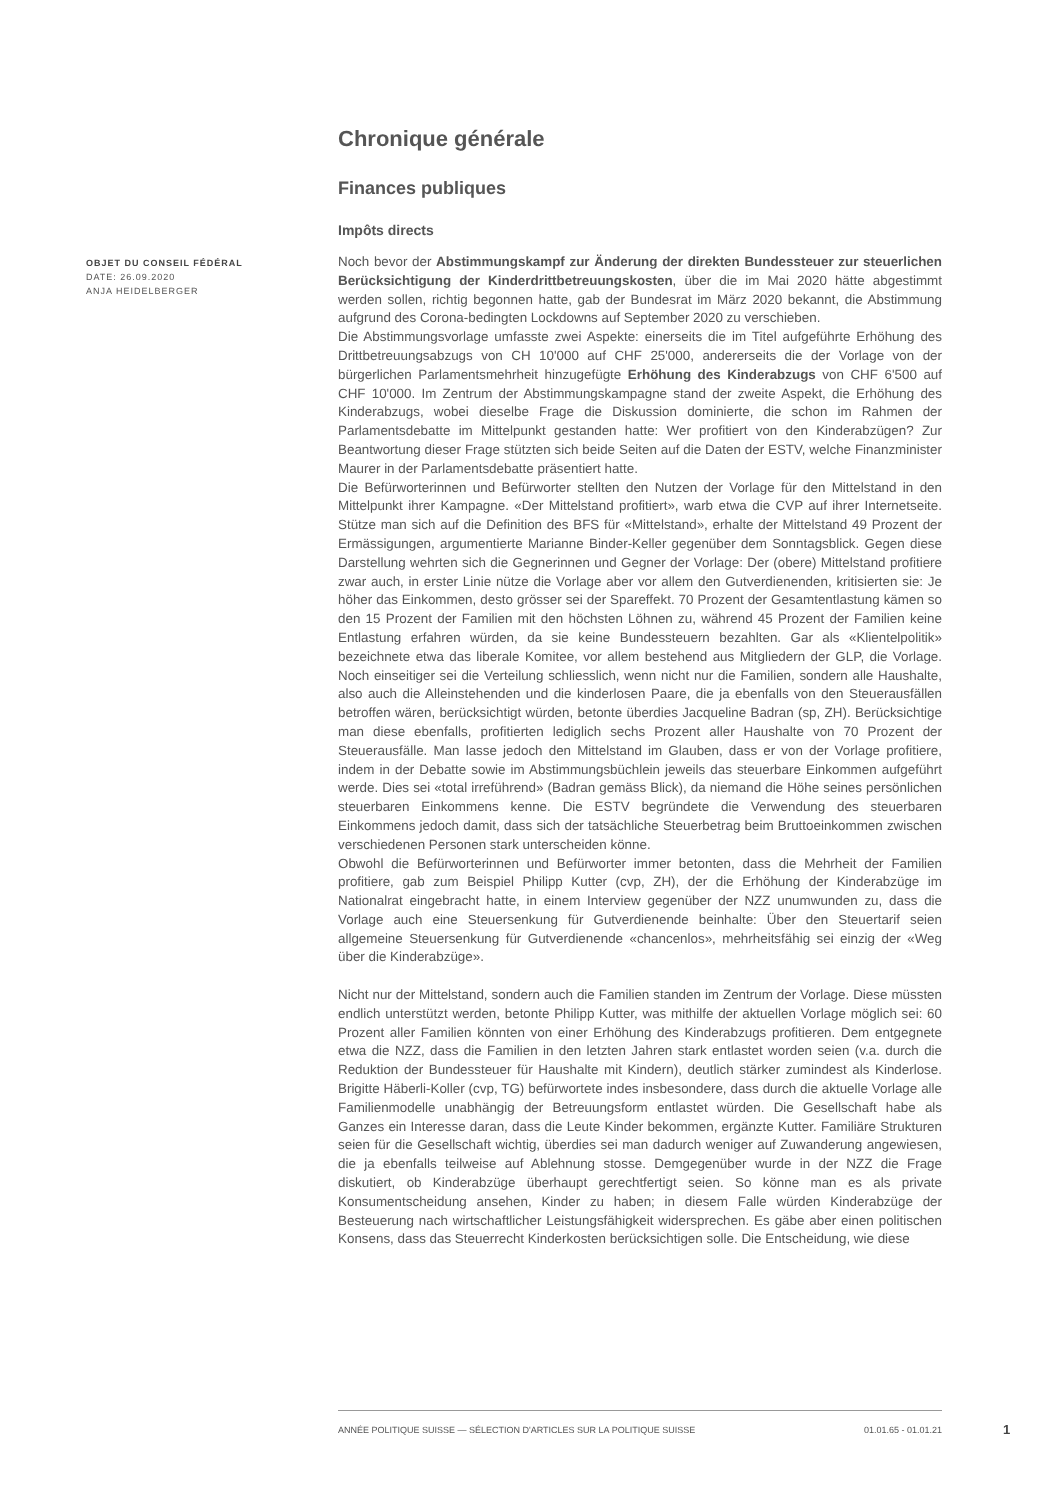Chronique générale
Finances publiques
Impôts directs
OBJET DU CONSEIL FÉDÉRAL
DATE: 26.09.2020
ANJA HEIDELBERGER
Noch bevor der Abstimmungskampf zur Änderung der direkten Bundessteuer zur steuerlichen Berücksichtigung der Kinderdrittbetreuungskosten, über die im Mai 2020 hätte abgestimmt werden sollen, richtig begonnen hatte, gab der Bundesrat im März 2020 bekannt, die Abstimmung aufgrund des Corona-bedingten Lockdowns auf September 2020 zu verschieben.
Die Abstimmungsvorlage umfasste zwei Aspekte: einerseits die im Titel aufgeführte Erhöhung des Drittbetreuungsabzugs von CH 10'000 auf CHF 25'000, andererseits die der Vorlage von der bürgerlichen Parlamentsmehrheit hinzugefügte Erhöhung des Kinderabzugs von CHF 6'500 auf CHF 10'000. Im Zentrum der Abstimmungskampagne stand der zweite Aspekt, die Erhöhung des Kinderabzugs, wobei dieselbe Frage die Diskussion dominierte, die schon im Rahmen der Parlamentsdebatte im Mittelpunkt gestanden hatte: Wer profitiert von den Kinderabzügen? Zur Beantwortung dieser Frage stützten sich beide Seiten auf die Daten der ESTV, welche Finanzminister Maurer in der Parlamentsdebatte präsentiert hatte.
Die Befürworterinnen und Befürworter stellten den Nutzen der Vorlage für den Mittelstand in den Mittelpunkt ihrer Kampagne. «Der Mittelstand profitiert», warb etwa die CVP auf ihrer Internetseite. Stütze man sich auf die Definition des BFS für «Mittelstand», erhalte der Mittelstand 49 Prozent der Ermässigungen, argumentierte Marianne Binder-Keller gegenüber dem Sonntagsblick. Gegen diese Darstellung wehrten sich die Gegnerinnen und Gegner der Vorlage: Der (obere) Mittelstand profitiere zwar auch, in erster Linie nütze die Vorlage aber vor allem den Gutverdienenden, kritisierten sie: Je höher das Einkommen, desto grösser sei der Spareffekt. 70 Prozent der Gesamtentlastung kämen so den 15 Prozent der Familien mit den höchsten Löhnen zu, während 45 Prozent der Familien keine Entlastung erfahren würden, da sie keine Bundessteuern bezahlten. Gar als «Klientelpolitik» bezeichnete etwa das liberale Komitee, vor allem bestehend aus Mitgliedern der GLP, die Vorlage. Noch einseitiger sei die Verteilung schliesslich, wenn nicht nur die Familien, sondern alle Haushalte, also auch die Alleinstehenden und die kinderlosen Paare, die ja ebenfalls von den Steuerausfällen betroffen wären, berücksichtigt würden, betonte überdies Jacqueline Badran (sp, ZH). Berücksichtige man diese ebenfalls, profitierten lediglich sechs Prozent aller Haushalte von 70 Prozent der Steuerausfälle. Man lasse jedoch den Mittelstand im Glauben, dass er von der Vorlage profitiere, indem in der Debatte sowie im Abstimmungsbüchlein jeweils das steuerbare Einkommen aufgeführt werde. Dies sei «total irreführend» (Badran gemäss Blick), da niemand die Höhe seines persönlichen steuerbaren Einkommens kenne. Die ESTV begründete die Verwendung des steuerbaren Einkommens jedoch damit, dass sich der tatsächliche Steuerbetrag beim Bruttoeinkommen zwischen verschiedenen Personen stark unterscheiden könne.
Obwohl die Befürworterinnen und Befürworter immer betonten, dass die Mehrheit der Familien profitiere, gab zum Beispiel Philipp Kutter (cvp, ZH), der die Erhöhung der Kinderabzüge im Nationalrat eingebracht hatte, in einem Interview gegenüber der NZZ unumwunden zu, dass die Vorlage auch eine Steuersenkung für Gutverdienende beinhalte: Über den Steuertarif seien allgemeine Steuersenkung für Gutverdienende «chancenlos», mehrheitsfähig sei einzig der «Weg über die Kinderabzüge».
Nicht nur der Mittelstand, sondern auch die Familien standen im Zentrum der Vorlage. Diese müssten endlich unterstützt werden, betonte Philipp Kutter, was mithilfe der aktuellen Vorlage möglich sei: 60 Prozent aller Familien könnten von einer Erhöhung des Kinderabzugs profitieren. Dem entgegnete etwa die NZZ, dass die Familien in den letzten Jahren stark entlastet worden seien (v.a. durch die Reduktion der Bundessteuer für Haushalte mit Kindern), deutlich stärker zumindest als Kinderlose. Brigitte Häberli-Koller (cvp, TG) befürwortete indes insbesondere, dass durch die aktuelle Vorlage alle Familienmodelle unabhängig der Betreuungsform entlastet würden. Die Gesellschaft habe als Ganzes ein Interesse daran, dass die Leute Kinder bekommen, ergänzte Kutter. Familiäre Strukturen seien für die Gesellschaft wichtig, überdies sei man dadurch weniger auf Zuwanderung angewiesen, die ja ebenfalls teilweise auf Ablehnung stosse. Demgegenüber wurde in der NZZ die Frage diskutiert, ob Kinderabzüge überhaupt gerechtfertigt seien. So könne man es als private Konsumentscheidung ansehen, Kinder zu haben; in diesem Falle würden Kinderabzüge der Besteuerung nach wirtschaftlicher Leistungsfähigkeit widersprechen. Es gäbe aber einen politischen Konsens, dass das Steuerrecht Kinderkosten berücksichtigen solle. Die Entscheidung, wie diese
ANNÉE POLITIQUE SUISSE — SÉLECTION D'ARTICLES SUR LA POLITIQUE SUISSE 01.01.65 - 01.01.21
1